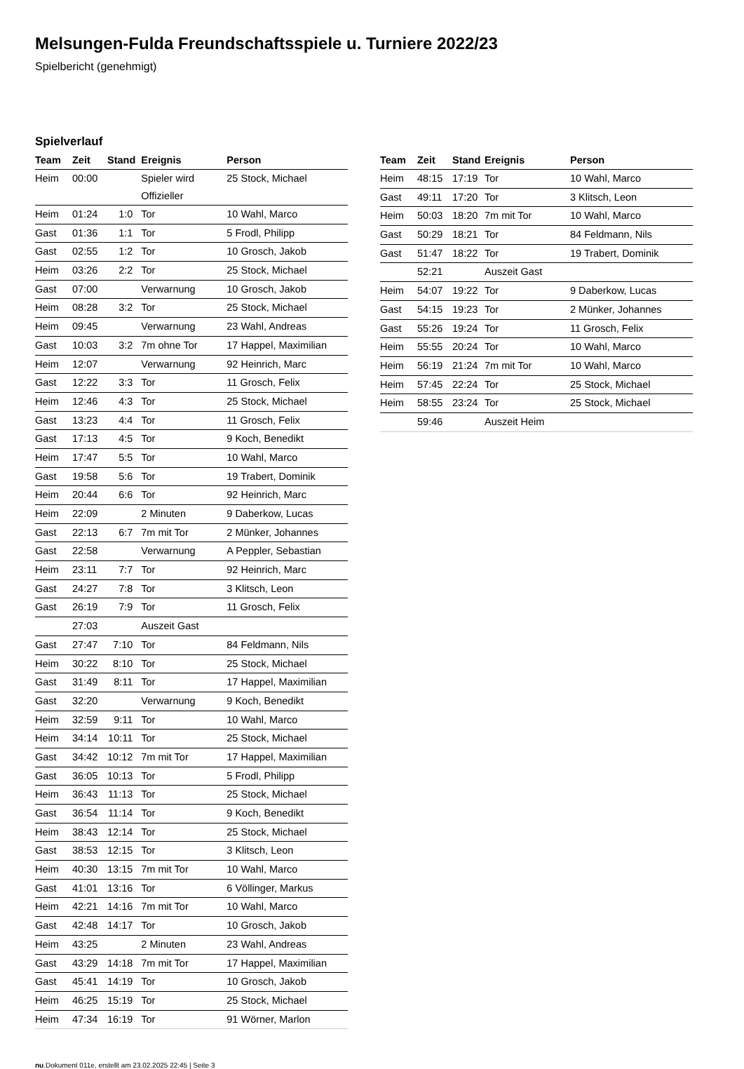Melsungen-Fulda Freundschaftsspiele u. Turniere 2022/23
Spielbericht (genehmigt)
Spielverlauf
| Team | Zeit | Stand | Ereignis | Person |
| --- | --- | --- | --- | --- |
| Heim | 00:00 | | Spieler wird Offizieller | 25 Stock, Michael |
| Heim | 01:24 | 1:0 | Tor | 10 Wahl, Marco |
| Gast | 01:36 | 1:1 | Tor | 5 Frodl, Philipp |
| Gast | 02:55 | 1:2 | Tor | 10 Grosch, Jakob |
| Heim | 03:26 | 2:2 | Tor | 25 Stock, Michael |
| Gast | 07:00 | | Verwarnung | 10 Grosch, Jakob |
| Heim | 08:28 | 3:2 | Tor | 25 Stock, Michael |
| Heim | 09:45 | | Verwarnung | 23 Wahl, Andreas |
| Gast | 10:03 | 3:2 | 7m ohne Tor | 17 Happel, Maximilian |
| Heim | 12:07 | | Verwarnung | 92 Heinrich, Marc |
| Gast | 12:22 | 3:3 | Tor | 11 Grosch, Felix |
| Heim | 12:46 | 4:3 | Tor | 25 Stock, Michael |
| Gast | 13:23 | 4:4 | Tor | 11 Grosch, Felix |
| Gast | 17:13 | 4:5 | Tor | 9 Koch, Benedikt |
| Heim | 17:47 | 5:5 | Tor | 10 Wahl, Marco |
| Gast | 19:58 | 5:6 | Tor | 19 Trabert, Dominik |
| Heim | 20:44 | 6:6 | Tor | 92 Heinrich, Marc |
| Heim | 22:09 | | 2 Minuten | 9 Daberkow, Lucas |
| Gast | 22:13 | 6:7 | 7m mit Tor | 2 Münker, Johannes |
| Gast | 22:58 | | Verwarnung | A Peppler, Sebastian |
| Heim | 23:11 | 7:7 | Tor | 92 Heinrich, Marc |
| Gast | 24:27 | 7:8 | Tor | 3 Klitsch, Leon |
| Gast | 26:19 | 7:9 | Tor | 11 Grosch, Felix |
| | 27:03 | | Auszeit Gast | |
| Gast | 27:47 | 7:10 | Tor | 84 Feldmann, Nils |
| Heim | 30:22 | 8:10 | Tor | 25 Stock, Michael |
| Gast | 31:49 | 8:11 | Tor | 17 Happel, Maximilian |
| Gast | 32:20 | | Verwarnung | 9 Koch, Benedikt |
| Heim | 32:59 | 9:11 | Tor | 10 Wahl, Marco |
| Heim | 34:14 | 10:11 | Tor | 25 Stock, Michael |
| Gast | 34:42 | 10:12 | 7m mit Tor | 17 Happel, Maximilian |
| Gast | 36:05 | 10:13 | Tor | 5 Frodl, Philipp |
| Heim | 36:43 | 11:13 | Tor | 25 Stock, Michael |
| Gast | 36:54 | 11:14 | Tor | 9 Koch, Benedikt |
| Heim | 38:43 | 12:14 | Tor | 25 Stock, Michael |
| Gast | 38:53 | 12:15 | Tor | 3 Klitsch, Leon |
| Heim | 40:30 | 13:15 | 7m mit Tor | 10 Wahl, Marco |
| Gast | 41:01 | 13:16 | Tor | 6 Völlinger, Markus |
| Heim | 42:21 | 14:16 | 7m mit Tor | 10 Wahl, Marco |
| Gast | 42:48 | 14:17 | Tor | 10 Grosch, Jakob |
| Heim | 43:25 | | 2 Minuten | 23 Wahl, Andreas |
| Gast | 43:29 | 14:18 | 7m mit Tor | 17 Happel, Maximilian |
| Gast | 45:41 | 14:19 | Tor | 10 Grosch, Jakob |
| Heim | 46:25 | 15:19 | Tor | 25 Stock, Michael |
| Heim | 47:34 | 16:19 | Tor | 91 Wörner, Marlon |
| Team | Zeit | Stand | Ereignis | Person |
| --- | --- | --- | --- | --- |
| Heim | 48:15 | 17:19 | Tor | 10 Wahl, Marco |
| Gast | 49:11 | 17:20 | Tor | 3 Klitsch, Leon |
| Heim | 50:03 | 18:20 | 7m mit Tor | 10 Wahl, Marco |
| Gast | 50:29 | 18:21 | Tor | 84 Feldmann, Nils |
| Gast | 51:47 | 18:22 | Tor | 19 Trabert, Dominik |
| | 52:21 | | Auszeit Gast | |
| Heim | 54:07 | 19:22 | Tor | 9 Daberkow, Lucas |
| Gast | 54:15 | 19:23 | Tor | 2 Münker, Johannes |
| Gast | 55:26 | 19:24 | Tor | 11 Grosch, Felix |
| Heim | 55:55 | 20:24 | Tor | 10 Wahl, Marco |
| Heim | 56:19 | 21:24 | 7m mit Tor | 10 Wahl, Marco |
| Heim | 57:45 | 22:24 | Tor | 25 Stock, Michael |
| Heim | 58:55 | 23:24 | Tor | 25 Stock, Michael |
| | 59:46 | | Auszeit Heim | |
nu.Dokument 011e, erstellt am 23.02.2025 22:45 | Seite 3